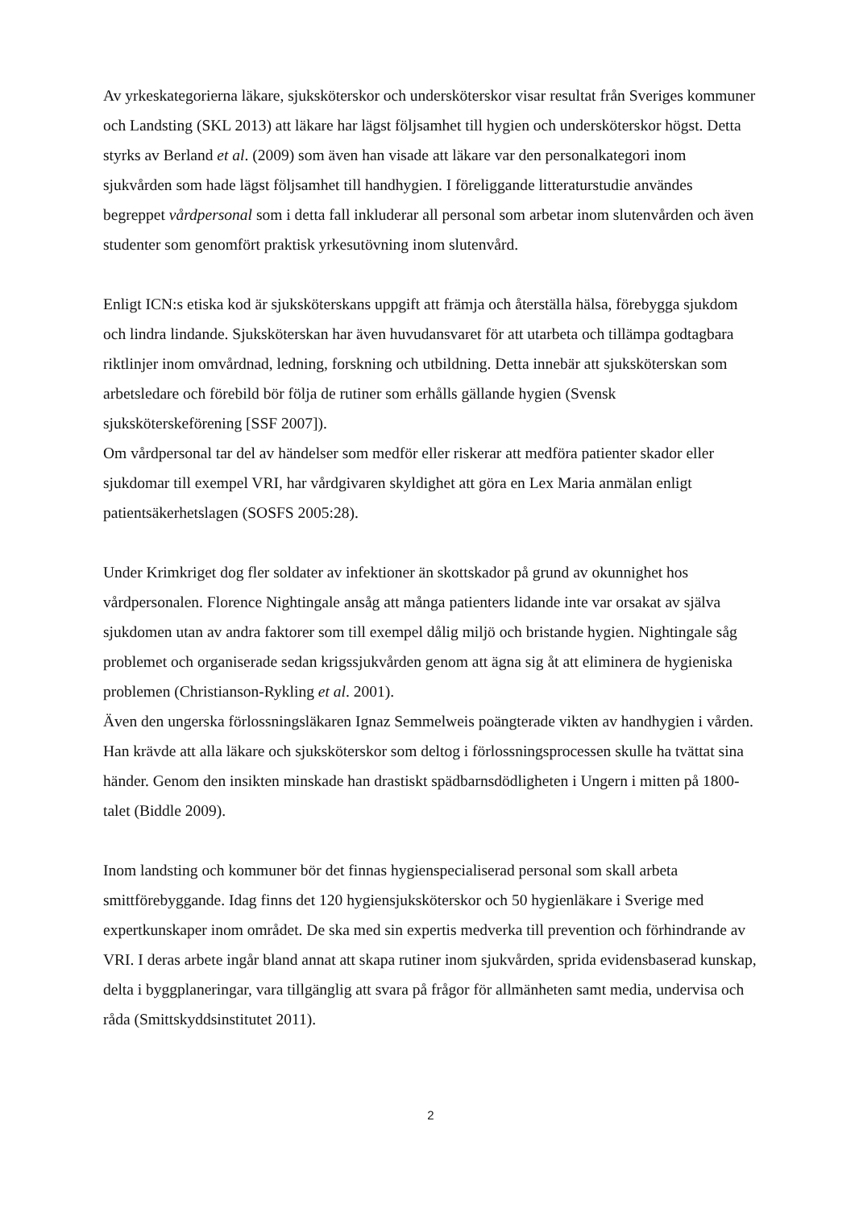Av yrkeskategorierna läkare, sjuksköterskor och undersköterskor visar resultat från Sveriges kommuner och Landsting (SKL 2013) att läkare har lägst följsamhet till hygien och undersköterskor högst. Detta styrks av Berland et al. (2009) som även han visade att läkare var den personalkategori inom sjukvården som hade lägst följsamhet till handhygien. I föreliggande litteraturstudie användes begreppet vårdpersonal som i detta fall inkluderar all personal som arbetar inom slutenvården och även studenter som genomfört praktisk yrkesutövning inom slutenvård.
Enligt ICN:s etiska kod är sjuksköterskans uppgift att främja och återställa hälsa, förebygga sjukdom och lindra lindande. Sjuksköterskan har även huvudansvaret för att utarbeta och tillämpa godtagbara riktlinjer inom omvårdnad, ledning, forskning och utbildning. Detta innebär att sjuksköterskan som arbetsledare och förebild bör följa de rutiner som erhålls gällande hygien (Svensk sjuksköterskeförening [SSF 2007]).
Om vårdpersonal tar del av händelser som medför eller riskerar att medföra patienter skador eller sjukdomar till exempel VRI, har vårdgivaren skyldighet att göra en Lex Maria anmälan enligt patientsäkerhetslagen (SOSFS 2005:28).
Under Krimkriget dog fler soldater av infektioner än skottskador på grund av okunnighet hos vårdpersonalen. Florence Nightingale ansåg att många patienters lidande inte var orsakat av själva sjukdomen utan av andra faktorer som till exempel dålig miljö och bristande hygien. Nightingale såg problemet och organiserade sedan krigssjukvården genom att ägna sig åt att eliminera de hygieniska problemen (Christianson-Rykling et al. 2001).
Även den ungerska förlossningsläkaren Ignaz Semmelweis poängterade vikten av handhygien i vården. Han krävde att alla läkare och sjuksköterskor som deltog i förlossningsprocessen skulle ha tvättat sina händer. Genom den insikten minskade han drastiskt spädbarnsdödligheten i Ungern i mitten på 1800-talet (Biddle 2009).
Inom landsting och kommuner bör det finnas hygienspecialiserad personal som skall arbeta smittförebyggande. Idag finns det 120 hygiensjuksköterskor och 50 hygienläkare i Sverige med expertkunskaper inom området. De ska med sin expertis medverka till prevention och förhindrande av VRI. I deras arbete ingår bland annat att skapa rutiner inom sjukvården, sprida evidensbaserad kunskap, delta i byggplaneringar, vara tillgänglig att svara på frågor för allmänheten samt media, undervisa och råda (Smittskyddsinstitutet 2011).
2